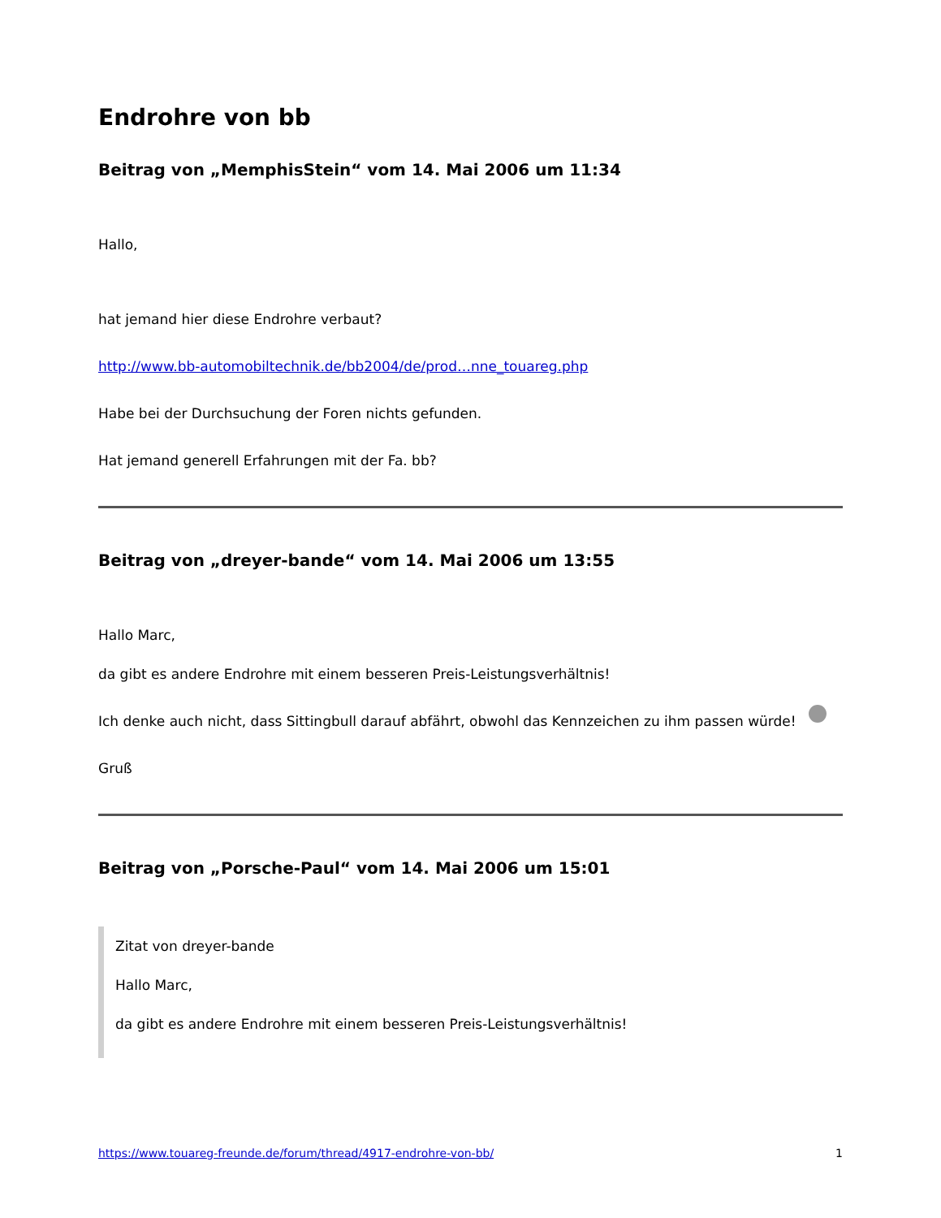Endrohre von bb
Beitrag von „MemphisStein“ vom 14. Mai 2006 um 11:34
Hallo,
hat jemand hier diese Endrohre verbaut?
http://www.bb-automobiltechnik.de/bb2004/de/prod…nne_touareg.php
Habe bei der Durchsuchung der Foren nichts gefunden.
Hat jemand generell Erfahrungen mit der Fa. bb?
Beitrag von „dreyer-bande“ vom 14. Mai 2006 um 13:55
Hallo Marc,
da gibt es andere Endrohre mit einem besseren Preis-Leistungsverhältnis!
Ich denke auch nicht, dass Sittingbull darauf abfährt, obwohl das Kennzeichen zu ihm passen würde!
Gruß
Beitrag von „Porsche-Paul“ vom 14. Mai 2006 um 15:01
Zitat von dreyer-bande
Hallo Marc,
da gibt es andere Endrohre mit einem besseren Preis-Leistungsverhältnis!
https://www.touareg-freunde.de/forum/thread/4917-endrohre-von-bb/ 1